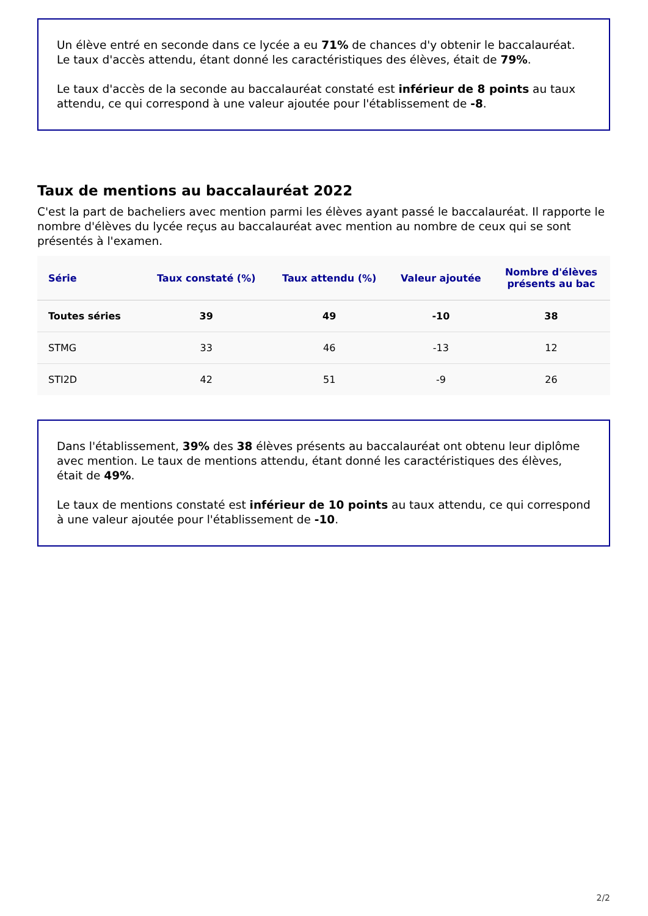Un élève entré en seconde dans ce lycée a eu 71% de chances d'y obtenir le baccalauréat. Le taux d'accès attendu, étant donné les caractéristiques des élèves, était de 79%.
Le taux d'accès de la seconde au baccalauréat constaté est inférieur de 8 points au taux attendu, ce qui correspond à une valeur ajoutée pour l'établissement de -8.
Taux de mentions au baccalauréat 2022
C'est la part de bacheliers avec mention parmi les élèves ayant passé le baccalauréat. Il rapporte le nombre d'élèves du lycée reçus au baccalauréat avec mention au nombre de ceux qui se sont présentés à l'examen.
| Série | Taux constaté (%) | Taux attendu (%) | Valeur ajoutée | Nombre d'élèves présents au bac |
| --- | --- | --- | --- | --- |
| Toutes séries | 39 | 49 | -10 | 38 |
| STMG | 33 | 46 | -13 | 12 |
| STI2D | 42 | 51 | -9 | 26 |
Dans l'établissement, 39% des 38 élèves présents au baccalauréat ont obtenu leur diplôme avec mention. Le taux de mentions attendu, étant donné les caractéristiques des élèves, était de 49%.
Le taux de mentions constaté est inférieur de 10 points au taux attendu, ce qui correspond à une valeur ajoutée pour l'établissement de -10.
2/2